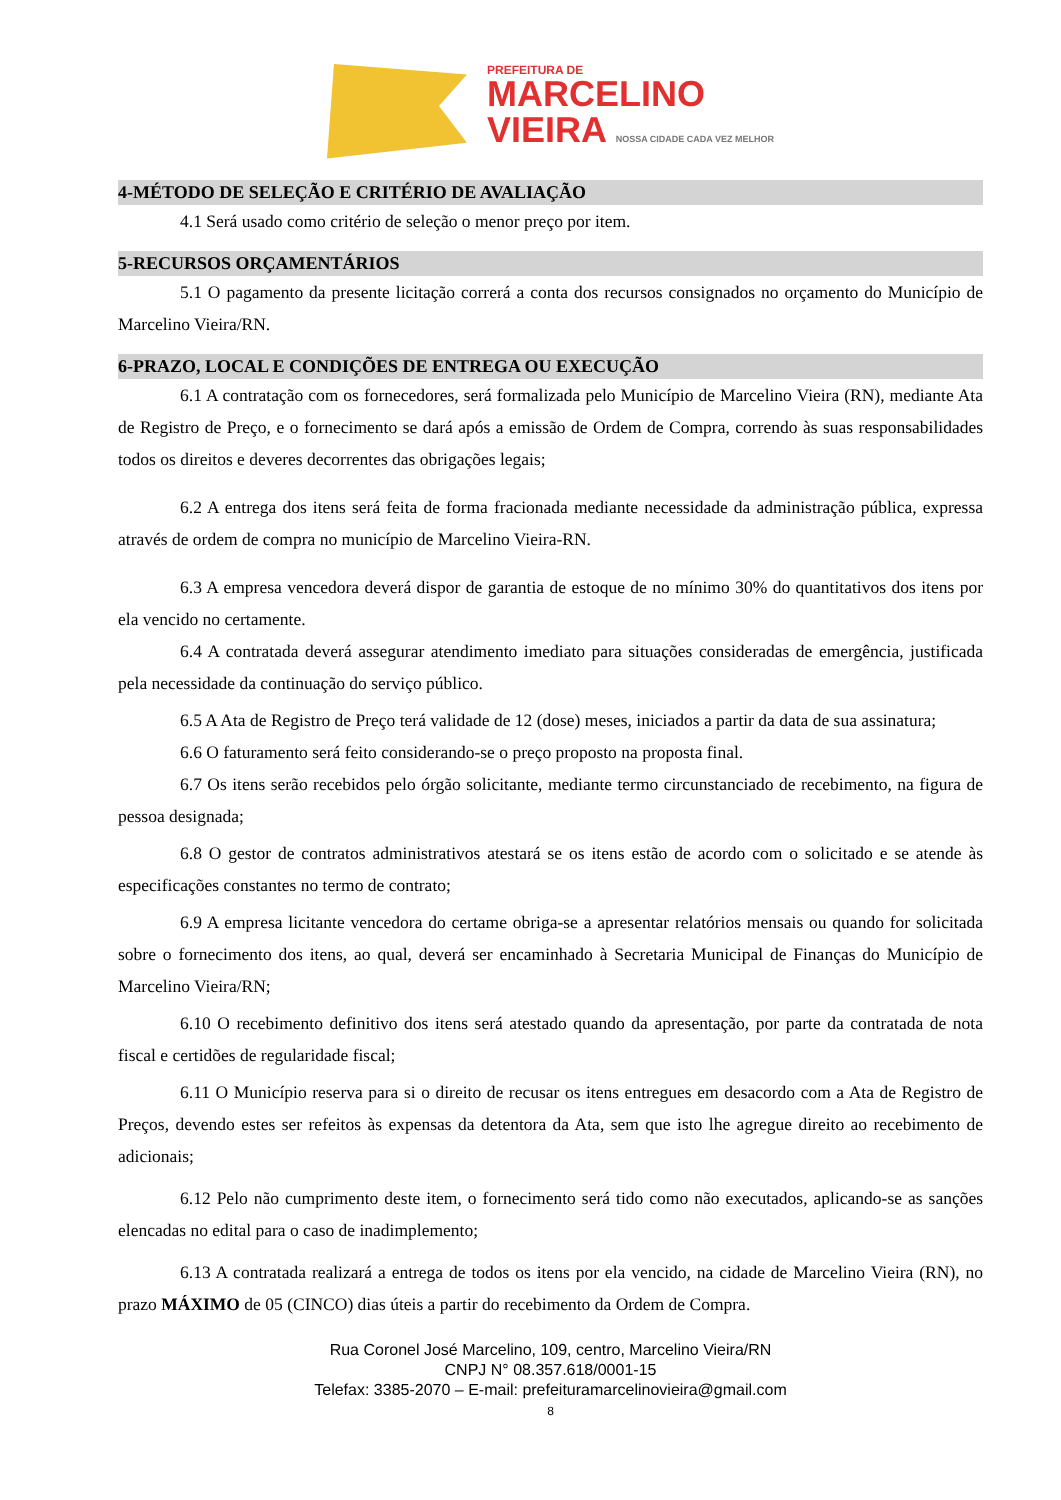PREFEITURA DE
MARCELINO
VIEIRA NOSSA CIDADE CADA VEZ MELHOR
4-MÉTODO DE SELEÇÃO E CRITÉRIO DE AVALIAÇÃO
4.1 Será usado como critério de seleção o menor preço por item.
5-RECURSOS ORÇAMENTÁRIOS
5.1 O pagamento da presente licitação correrá a conta dos recursos consignados no orçamento do Município de Marcelino Vieira/RN.
6-PRAZO, LOCAL E CONDIÇÕES DE ENTREGA OU EXECUÇÃO
6.1 A contratação com os fornecedores, será formalizada pelo Município de Marcelino Vieira (RN), mediante Ata de Registro de Preço, e o fornecimento se dará após a emissão de Ordem de Compra, correndo às suas responsabilidades todos os direitos e deveres decorrentes das obrigações legais;
6.2 A entrega dos itens será feita de forma fracionada mediante necessidade da administração pública, expressa através de ordem de compra no município de Marcelino Vieira-RN.
6.3 A empresa vencedora deverá dispor de garantia de estoque de no mínimo 30% do quantitativos dos itens por ela vencido no certamente.
6.4 A contratada deverá assegurar atendimento imediato para situações consideradas de emergência, justificada pela necessidade da continuação do serviço público.
6.5 A Ata de Registro de Preço terá validade de 12 (dose) meses, iniciados a partir da data de sua assinatura;
6.6 O faturamento será feito considerando-se o preço proposto na proposta final.
6.7 Os itens serão recebidos pelo órgão solicitante, mediante termo circunstanciado de recebimento, na figura de pessoa designada;
6.8 O gestor de contratos administrativos atestará se os itens estão de acordo com o solicitado e se atende às especificações constantes no termo de contrato;
6.9 A empresa licitante vencedora do certame obriga-se a apresentar relatórios mensais ou quando for solicitada sobre o fornecimento dos itens, ao qual, deverá ser encaminhado à Secretaria Municipal de Finanças do Município de Marcelino Vieira/RN;
6.10 O recebimento definitivo dos itens será atestado quando da apresentação, por parte da contratada de nota fiscal e certidões de regularidade fiscal;
6.11 O Município reserva para si o direito de recusar os itens entregues em desacordo com a Ata de Registro de Preços, devendo estes ser refeitos às expensas da detentora da Ata, sem que isto lhe agregue direito ao recebimento de adicionais;
6.12 Pelo não cumprimento deste item, o fornecimento será tido como não executados, aplicando-se as sanções elencadas no edital para o caso de inadimplemento;
6.13 A contratada realizará a entrega de todos os itens por ela vencido, na cidade de Marcelino Vieira (RN), no prazo MÁXIMO de 05 (CINCO) dias úteis a partir do recebimento da Ordem de Compra.
Rua Coronel José Marcelino, 109, centro, Marcelino Vieira/RN
CNPJ N° 08.357.618/0001-15
Telefax: 3385-2070 – E-mail: prefeituramarcelinovieira@gmail.com
8